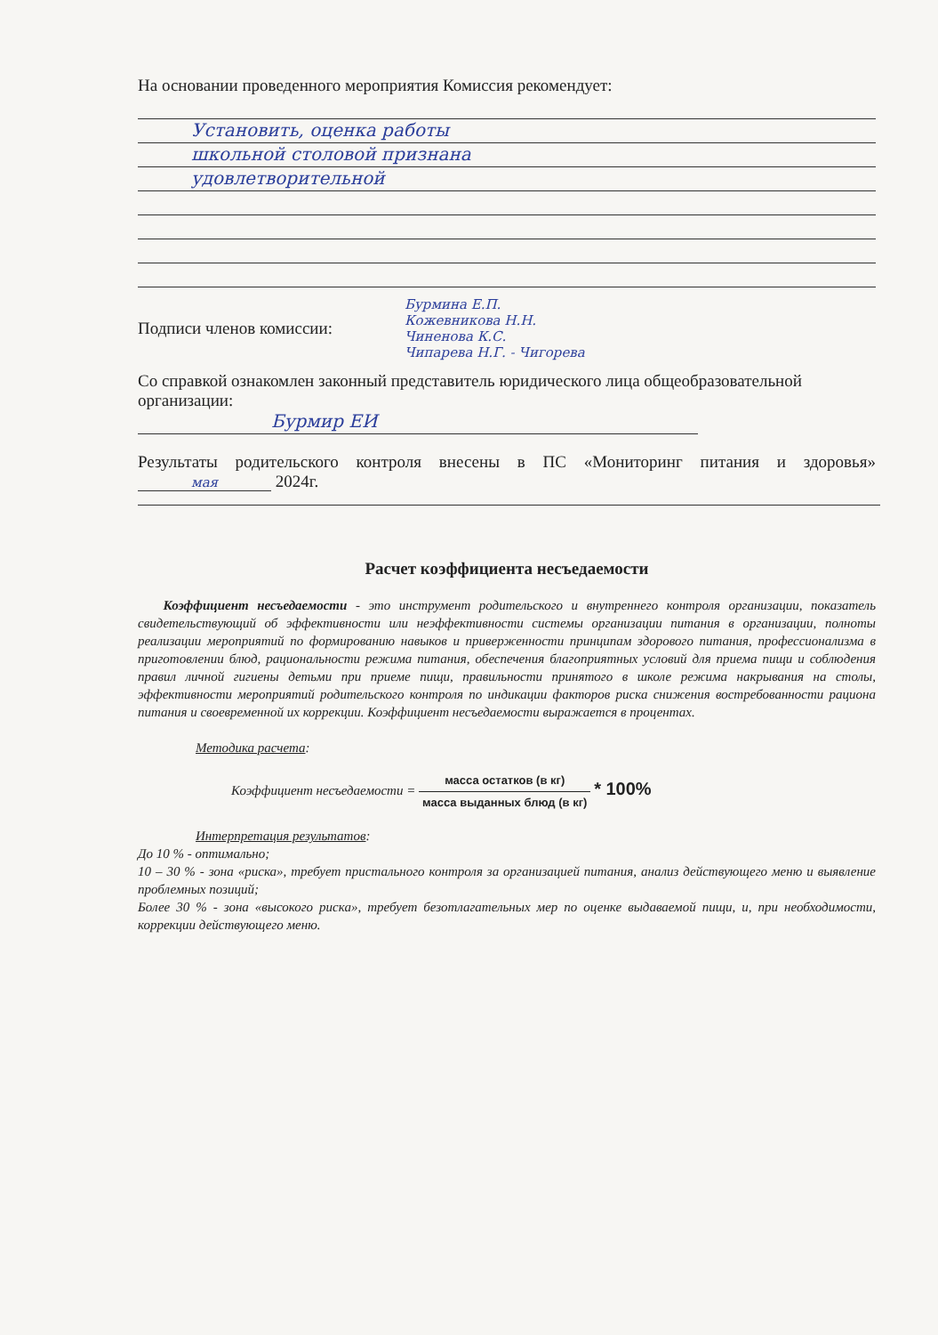На основании проведенного мероприятия Комиссия рекомендует:
Установить, оценка работы
школьной столовой признана
удовлетворительной
Подписи членов комиссии:
Бурмина Е.П.
Кожевникова Н.Н.
Чиненова К.С.
Чипарева Н.Г. - Чигорева
Со справкой ознакомлен законный представитель юридического лица общеобразовательной организации:
Бурмир ЕИ
Результаты родительского контроля внесены в ПС «Мониторинг питания и здоровья» мая 2024г.
Расчет коэффициента несъедаемости
Коэффициент несъедаемости - это инструмент родительского и внутреннего контроля организации, показатель свидетельствующий об эффективности или неэффективности системы организации питания в организации, полноты реализации мероприятий по формированию навыков и приверженности принципам здорового питания, профессионализма в приготовлении блюд, рациональности режима питания, обеспечения благоприятных условий для приема пищи и соблюдения правил личной гигиены детьми при приеме пищи, правильности принятого в школе режима накрывания на столы, эффективности мероприятий родительского контроля по индикации факторов риска снижения востребованности рациона питания и своевременной их коррекции. Коэффициент несъедаемости выражается в процентах.
Методика расчета:
Коэффициент несъедаемости = масса остатков (в кг) масса выданных блюд (в кг) * 100%
Интерпретация результатов:
До 10 % - оптимально;
10 – 30 % - зона «риска», требует пристального контроля за организацией питания, анализ действующего меню и выявление проблемных позиций;
Более 30 % - зона «высокого риска», требует безотлагательных мер по оценке выдаваемой пищи, и, при необходимости, коррекции действующего меню.